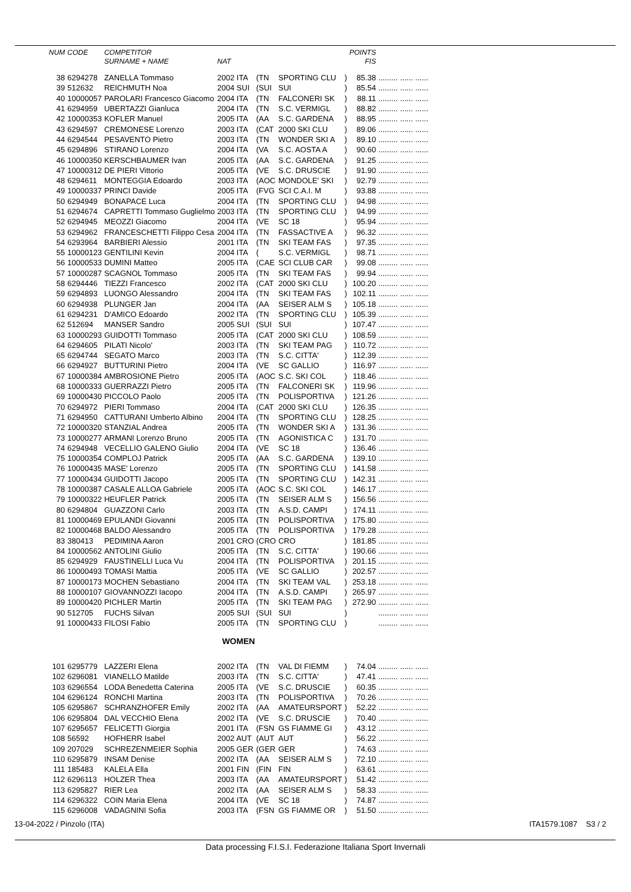| NUM | CODE | COMPETITOR | | | | | POINTS | | | |
| --- | --- | --- | --- | --- | --- | --- | --- | --- | --- | --- |
| | | SURNAME + NAME | NAT | | | | FIS | | | |
| 38 | 6294278 | ZANELLA Tommaso | 2002 ITA | (TN | SPORTING CLU | ) | 85.38 | ......... | ...... | ...... |
| 39 | 512632 | REICHMUTH Noa | 2004 SUI | (SUI | SUI | ) | 85.54 | ......... | ...... | ...... |
| 40 | 10000057 | PAROLARI Francesco Giacomo | 2004 ITA | (TN | FALCONERI SK | ) | 88.11 | ......... | ...... | ...... |
| 41 | 6294959 | UBERTAZZI Gianluca | 2004 ITA | (TN | S.C. VERMIGL | ) | 88.82 | ......... | ...... | ...... |
| 42 | 10000353 | KOFLER Manuel | 2005 ITA | (AA | S.C. GARDENA | ) | 88.95 | ......... | ...... | ...... |
| 43 | 6294597 | CREMONESE Lorenzo | 2003 ITA | (CAT | 2000 SKI CLU | ) | 89.06 | ......... | ...... | ...... |
| 44 | 6294544 | PESAVENTO Pietro | 2003 ITA | (TN | WONDER SKI A | ) | 89.10 | ......... | ...... | ...... |
| 45 | 6294896 | STIRANO Lorenzo | 2004 ITA | (VA | S.C. AOSTA A | ) | 90.60 | ......... | ...... | ...... |
| 46 | 10000350 | KERSCHBAUMER Ivan | 2005 ITA | (AA | S.C. GARDENA | ) | 91.25 | ......... | ...... | ...... |
| 47 | 10000312 | DE PIERI Vittorio | 2005 ITA | (VE | S.C. DRUSCIE | ) | 91.90 | ......... | ...... | ...... |
| 48 | 6294611 | MONTEGGIA Edoardo | 2003 ITA | (AOC | MONDOLE' SKI | ) | 92.79 | ......... | ...... | ...... |
| 49 | 10000337 | PRINCI Davide | 2005 ITA | (FVG | SCI C.A.I. M | ) | 93.88 | ......... | ...... | ...... |
| 50 | 6294949 | BONAPACE Luca | 2004 ITA | (TN | SPORTING CLU | ) | 94.98 | ......... | ...... | ...... |
| 51 | 6294674 | CAPRETTI Tommaso Guglielmo | 2003 ITA | (TN | SPORTING CLU | ) | 94.99 | ......... | ...... | ...... |
| 52 | 6294945 | MEOZZI Giacomo | 2004 ITA | (VE | SC 18 | ) | 95.94 | ......... | ...... | ...... |
| 53 | 6294962 | FRANCESCHETTI Filippo Cesa | 2004 ITA | (TN | FASSACTIVE A | ) | 96.32 | ......... | ...... | ...... |
| 54 | 6293964 | BARBIERI Alessio | 2001 ITA | (TN | SKI TEAM FAS | ) | 97.35 | ......... | ...... | ...... |
| 55 | 10000123 | GENTILINI Kevin | 2004 ITA | ( | S.C. VERMIGL | ) | 98.71 | ......... | ...... | ...... |
| 56 | 10000533 | DUMINI Matteo | 2005 ITA | (CAE | SCI CLUB CAR | ) | 99.08 | ......... | ...... | ...... |
| 57 | 10000287 | SCAGNOL Tommaso | 2005 ITA | (TN | SKI TEAM FAS | ) | 99.94 | ......... | ...... | ...... |
| 58 | 6294446 | TIEZZI Francesco | 2002 ITA | (CAT | 2000 SKI CLU | ) | 100.20 | ......... | ...... | ...... |
| 59 | 6294893 | LUONGO Alessandro | 2004 ITA | (TN | SKI TEAM FAS | ) | 102.11 | ......... | ...... | ...... |
| 60 | 6294938 | PLUNGER Jan | 2004 ITA | (AA | SEISER ALM S | ) | 105.18 | ......... | ...... | ...... |
| 61 | 6294231 | D'AMICO Edoardo | 2002 ITA | (TN | SPORTING CLU | ) | 105.39 | ......... | ...... | ...... |
| 62 | 512694 | MANSER Sandro | 2005 SUI | (SUI | SUI | ) | 107.47 | ......... | ...... | ...... |
| 63 | 10000293 | GUIDOTTI Tommaso | 2005 ITA | (CAT | 2000 SKI CLU | ) | 108.59 | ......... | ...... | ...... |
| 64 | 6294605 | PILATI Nicolo' | 2003 ITA | (TN | SKI TEAM PAG | ) | 110.72 | ......... | ...... | ...... |
| 65 | 6294744 | SEGATO Marco | 2003 ITA | (TN | S.C. CITTA' | ) | 112.39 | ......... | ...... | ...... |
| 66 | 6294927 | BUTTURINI Pietro | 2004 ITA | (VE | SC GALLIO | ) | 116.97 | ......... | ...... | ...... |
| 67 | 10000384 | AMBROSIONE Pietro | 2005 ITA | (AOC | S.C. SKI COL | ) | 118.46 | ......... | ...... | ...... |
| 68 | 10000333 | GUERRAZZI Pietro | 2005 ITA | (TN | FALCONERI SK | ) | 119.96 | ......... | ...... | ...... |
| 69 | 10000430 | PICCOLO Paolo | 2005 ITA | (TN | POLISPORTIVA | ) | 121.26 | ......... | ...... | ...... |
| 70 | 6294972 | PIERI Tommaso | 2004 ITA | (CAT | 2000 SKI CLU | ) | 126.35 | ......... | ...... | ...... |
| 71 | 6294950 | CATTURANI Umberto Albino | 2004 ITA | (TN | SPORTING CLU | ) | 128.25 | ......... | ...... | ...... |
| 72 | 10000320 | STANZIAL Andrea | 2005 ITA | (TN | WONDER SKI A | ) | 131.36 | ......... | ...... | ...... |
| 73 | 10000277 | ARMANI Lorenzo Bruno | 2005 ITA | (TN | AGONISTICA C | ) | 131.70 | ......... | ...... | ...... |
| 74 | 6294948 | VECELLIO GALENO Giulio | 2004 ITA | (VE | SC 18 | ) | 136.46 | ......... | ...... | ...... |
| 75 | 10000354 | COMPLOJ Patrick | 2005 ITA | (AA | S.C. GARDENA | ) | 139.10 | ......... | ...... | ...... |
| 76 | 10000435 | MASE' Lorenzo | 2005 ITA | (TN | SPORTING CLU | ) | 141.58 | ......... | ...... | ...... |
| 77 | 10000434 | GUIDOTTI Jacopo | 2005 ITA | (TN | SPORTING CLU | ) | 142.31 | ......... | ...... | ...... |
| 78 | 10000387 | CASALE ALLOA Gabriele | 2005 ITA | (AOC | S.C. SKI COL | ) | 146.17 | ......... | ...... | ...... |
| 79 | 10000322 | HEUFLER Patrick | 2005 ITA | (TN | SEISER ALM S | ) | 156.56 | ......... | ...... | ...... |
| 80 | 6294804 | GUAZZONI Carlo | 2003 ITA | (TN | A.S.D. CAMPI | ) | 174.11 | ......... | ...... | ...... |
| 81 | 10000469 | EPULANDI Giovanni | 2005 ITA | (TN | POLISPORTIVA | ) | 175.80 | ......... | ...... | ...... |
| 82 | 10000468 | BALDO Alessandro | 2005 ITA | (TN | POLISPORTIVA | ) | 179.28 | ......... | ...... | ...... |
| 83 | 380413 | PEDIMINA Aaron | 2001 CRO | (CRO | CRO | ) | 181.85 | ......... | ...... | ...... |
| 84 | 10000562 | ANTOLINI Giulio | 2005 ITA | (TN | S.C. CITTA' | ) | 190.66 | ......... | ...... | ...... |
| 85 | 6294929 | FAUSTINELLI Luca Vu | 2004 ITA | (TN | POLISPORTIVA | ) | 201.15 | ......... | ...... | ...... |
| 86 | 10000493 | TOMASI Mattia | 2005 ITA | (VE | SC GALLIO | ) | 202.57 | ......... | ...... | ...... |
| 87 | 10000173 | MOCHEN Sebastiano | 2004 ITA | (TN | SKI TEAM VAL | ) | 253.18 | ......... | ...... | ...... |
| 88 | 10000107 | GIOVANNOZZI Iacopo | 2004 ITA | (TN | A.S.D. CAMPI | ) | 265.97 | ......... | ...... | ...... |
| 89 | 10000420 | PICHLER Martin | 2005 ITA | (TN | SKI TEAM PAG | ) | 272.90 | ......... | ...... | ...... |
| 90 | 512705 | FUCHS Silvan | 2005 SUI | (SUI | SUI | ) | | ......... | ...... | ...... |
| 91 | 10000433 | FILOSI Fabio | 2005 ITA | (TN | SPORTING CLU | ) | | ......... | ...... | ...... |
| WOMEN | | | | | | | | | | |
| 101 | 6295779 | LAZZERI Elena | 2002 ITA | (TN | VAL DI FIEMM | ) | 74.04 | ......... | ...... | ...... |
| 102 | 6296081 | VIANELLO Matilde | 2003 ITA | (TN | S.C. CITTA' | ) | 47.41 | ......... | ...... | ...... |
| 103 | 6296554 | LODA Benedetta Caterina | 2005 ITA | (VE | S.C. DRUSCIE | ) | 60.35 | ......... | ...... | ...... |
| 104 | 6296124 | RONCHI Martina | 2003 ITA | (TN | POLISPORTIVA | ) | 70.26 | ......... | ...... | ...... |
| 105 | 6295867 | SCHRANZHOFER Emily | 2002 ITA | (AA | AMATEURSPORT | ) | 52.22 | ......... | ...... | ...... |
| 106 | 6295804 | DAL VECCHIO Elena | 2002 ITA | (VE | S.C. DRUSCIE | ) | 70.40 | ......... | ...... | ...... |
| 107 | 6295657 | FELICETTI Giorgia | 2001 ITA | (FSN | GS FIAMME GI | ) | 43.12 | ......... | ...... | ...... |
| 108 | 56592 | HOFHERR Isabel | 2002 AUT | (AUT | AUT | ) | 56.22 | ......... | ...... | ...... |
| 109 | 207029 | SCHREZENMEIER Sophia | 2005 GER | (GER | GER | ) | 74.63 | ......... | ...... | ...... |
| 110 | 6295879 | INSAM Denise | 2002 ITA | (AA | SEISER ALM S | ) | 72.10 | ......... | ...... | ...... |
| 111 | 185483 | KALELA Ella | 2001 FIN | (FIN | FIN | ) | 63.61 | ......... | ...... | ...... |
| 112 | 6296113 | HOLZER Thea | 2003 ITA | (AA | AMATEURSPORT | ) | 51.42 | ......... | ...... | ...... |
| 113 | 6295827 | RIER Lea | 2002 ITA | (AA | SEISER ALM S | ) | 58.33 | ......... | ...... | ...... |
| 114 | 6296322 | COIN Maria Elena | 2004 ITA | (VE | SC 18 | ) | 74.87 | ......... | ...... | ...... |
| 115 | 6296008 | VADAGNINI Sofia | 2003 ITA | (FSN | GS FIAMME OR | ) | 51.50 | ......... | ...... | ...... |
13-04-2022 / Pinzolo (ITA) ITA1579.1087 S3 / 2
Data processing F.I.S.I. Federazione Italiana Sport Invernali